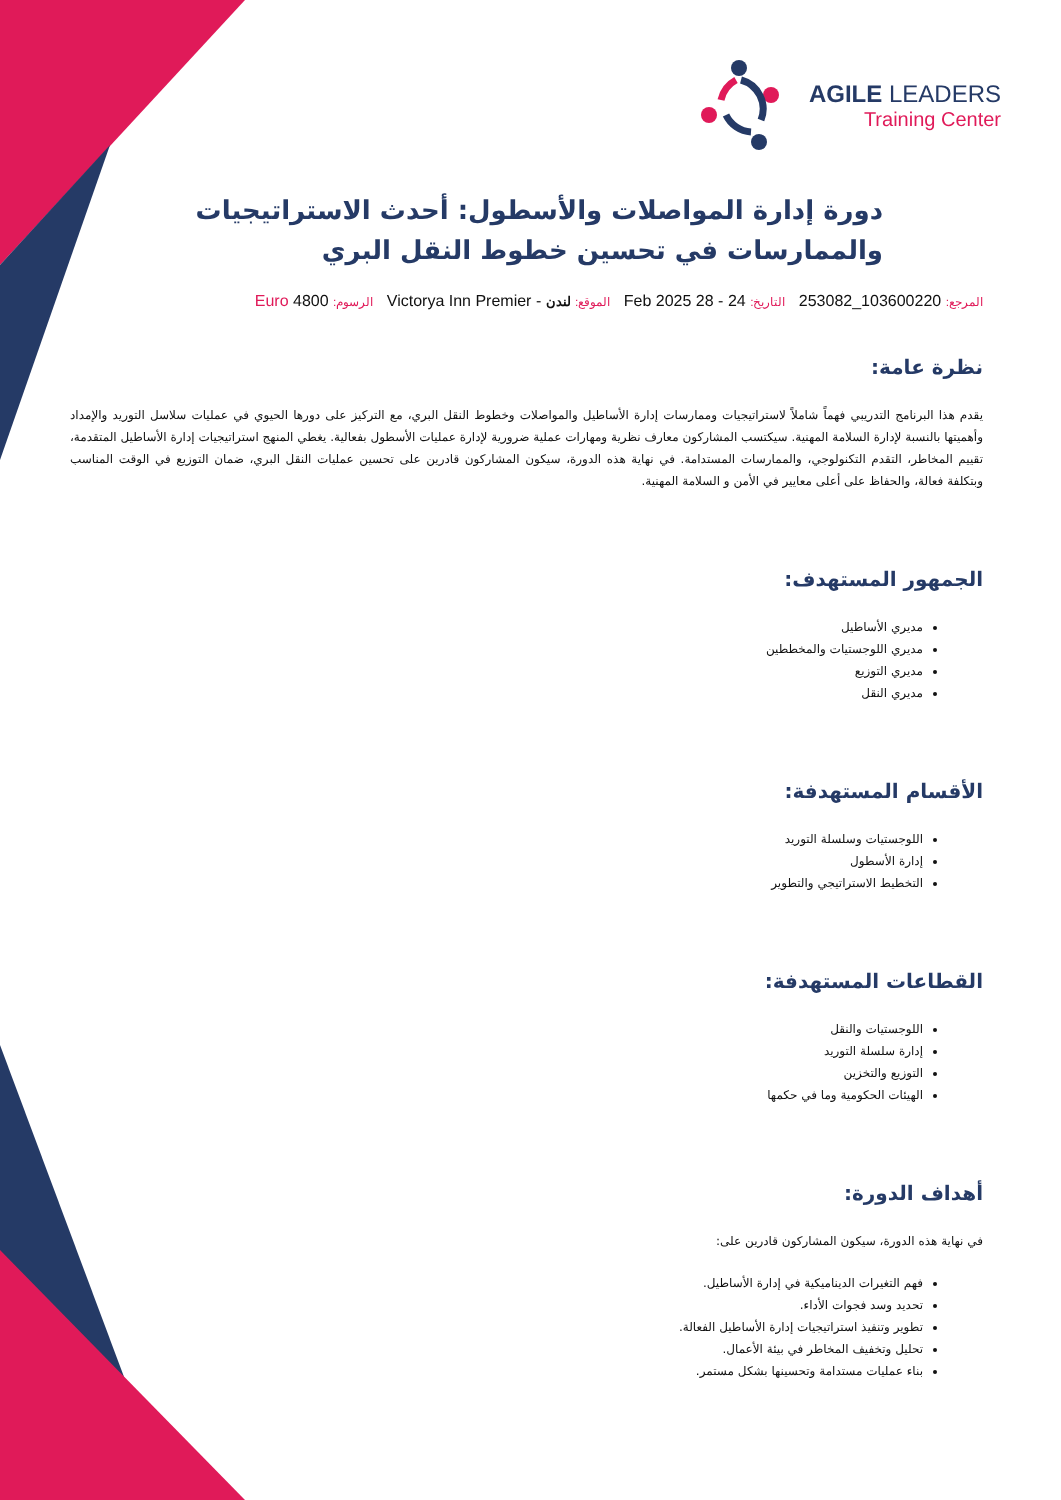AGILE LEADERS
Training Center
دورة إدارة المواصلات والأسطول: أحدث الاستراتيجيات والممارسات في تحسين خطوط النقل البري
المرجع: 103600220_253082 التاريخ: 24 - 28 Feb 2025 الموقع: لندن - Victorya Inn Premier الرسوم: 4800 Euro
نظرة عامة:
يقدم هذا البرنامج التدريبي فهماً شاملاً لاستراتيجيات وممارسات إدارة الأساطيل والمواصلات وخطوط النقل البري، مع التركيز على دورها الحيوي في عمليات سلاسل التوريد والإمداد وأهميتها بالنسبة لإدارة السلامة المهنية. سيكتسب المشاركون معارف نظرية ومهارات عملية ضرورية لإدارة عمليات الأسطول بفعالية. يغطي المنهج استراتيجيات إدارة الأساطيل المتقدمة، تقييم المخاطر، التقدم التكنولوجي، والممارسات المستدامة. في نهاية هذه الدورة، سيكون المشاركون قادرين على تحسين عمليات النقل البري، ضمان التوزيع في الوقت المناسب وبتكلفة فعالة، والحفاظ على أعلى معايير في الأمن و السلامة المهنية.
الجمهور المستهدف:
مديري الأساطيل
مديري اللوجستيات والمخططين
مديري التوزيع
مديري النقل
الأقسام المستهدفة:
اللوجستيات وسلسلة التوريد
إدارة الأسطول
التخطيط الاستراتيجي والتطوير
القطاعات المستهدفة:
اللوجستيات والنقل
إدارة سلسلة التوريد
التوزيع والتخزين
الهيئات الحكومية وما في حكمها
أهداف الدورة:
في نهاية هذه الدورة، سيكون المشاركون قادرين على:
فهم التغيرات الديناميكية في إدارة الأساطيل.
تحديد وسد فجوات الأداء.
تطوير وتنفيذ استراتيجيات إدارة الأساطيل الفعالة.
تحليل وتخفيف المخاطر في بيئة الأعمال.
بناء عمليات مستدامة وتحسينها بشكل مستمر.